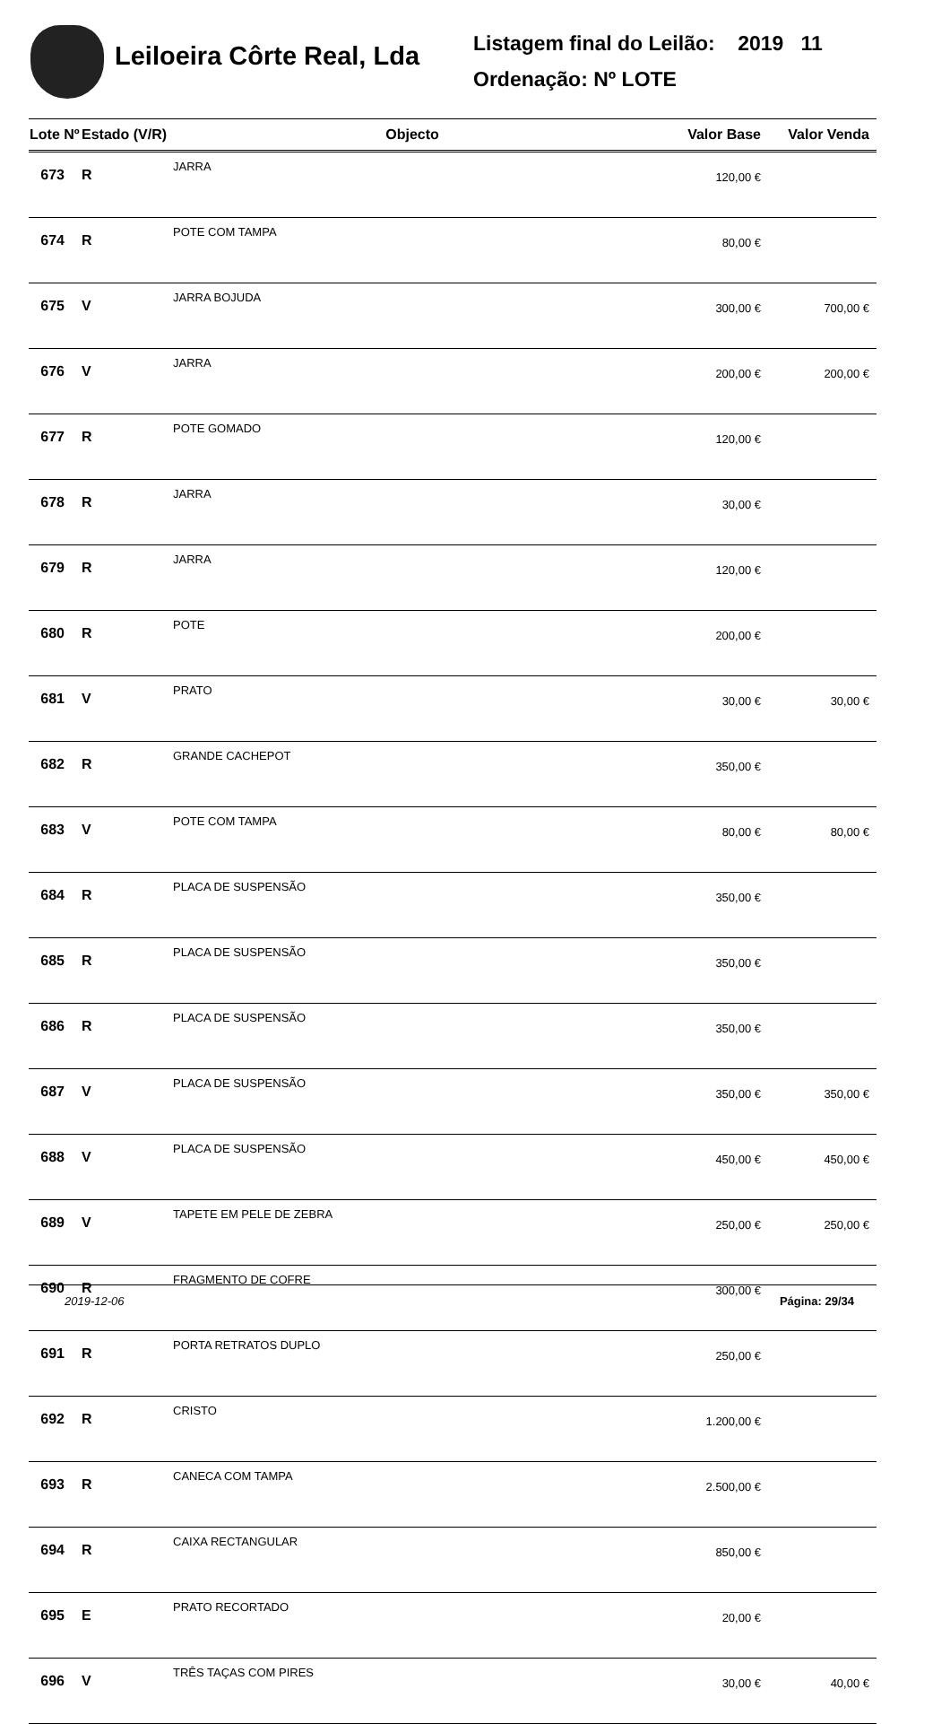Leiloeira Côrte Real, Lda
Listagem final do Leilão: 2019 11
Ordenação: Nº LOTE
| Lote Nº | Estado (V/R) | Objecto | Valor Base | Valor Venda |
| --- | --- | --- | --- | --- |
| 673 | R | JARRA | 120,00 € | |
| 674 | R | POTE COM TAMPA | 80,00 € | |
| 675 | V | JARRA BOJUDA | 300,00 € | 700,00 € |
| 676 | V | JARRA | 200,00 € | 200,00 € |
| 677 | R | POTE GOMADO | 120,00 € | |
| 678 | R | JARRA | 30,00 € | |
| 679 | R | JARRA | 120,00 € | |
| 680 | R | POTE | 200,00 € | |
| 681 | V | PRATO | 30,00 € | 30,00 € |
| 682 | R | GRANDE CACHEPOT | 350,00 € | |
| 683 | V | POTE COM TAMPA | 80,00 € | 80,00 € |
| 684 | R | PLACA DE SUSPENSÃO | 350,00 € | |
| 685 | R | PLACA DE SUSPENSÃO | 350,00 € | |
| 686 | R | PLACA DE SUSPENSÃO | 350,00 € | |
| 687 | V | PLACA DE SUSPENSÃO | 350,00 € | 350,00 € |
| 688 | V | PLACA DE SUSPENSÃO | 450,00 € | 450,00 € |
| 689 | V | TAPETE EM PELE DE ZEBRA | 250,00 € | 250,00 € |
| 690 | R | FRAGMENTO DE COFRE | 300,00 € | |
| 691 | R | PORTA RETRATOS DUPLO | 250,00 € | |
| 692 | R | CRISTO | 1.200,00 € | |
| 693 | R | CANECA COM TAMPA | 2.500,00 € | |
| 694 | R | CAIXA RECTANGULAR | 850,00 € | |
| 695 | E | PRATO RECORTADO | 20,00 € | |
| 696 | V | TRÊS TAÇAS COM PIRES | 30,00 € | 40,00 € |
2019-12-06 Página: 29/34